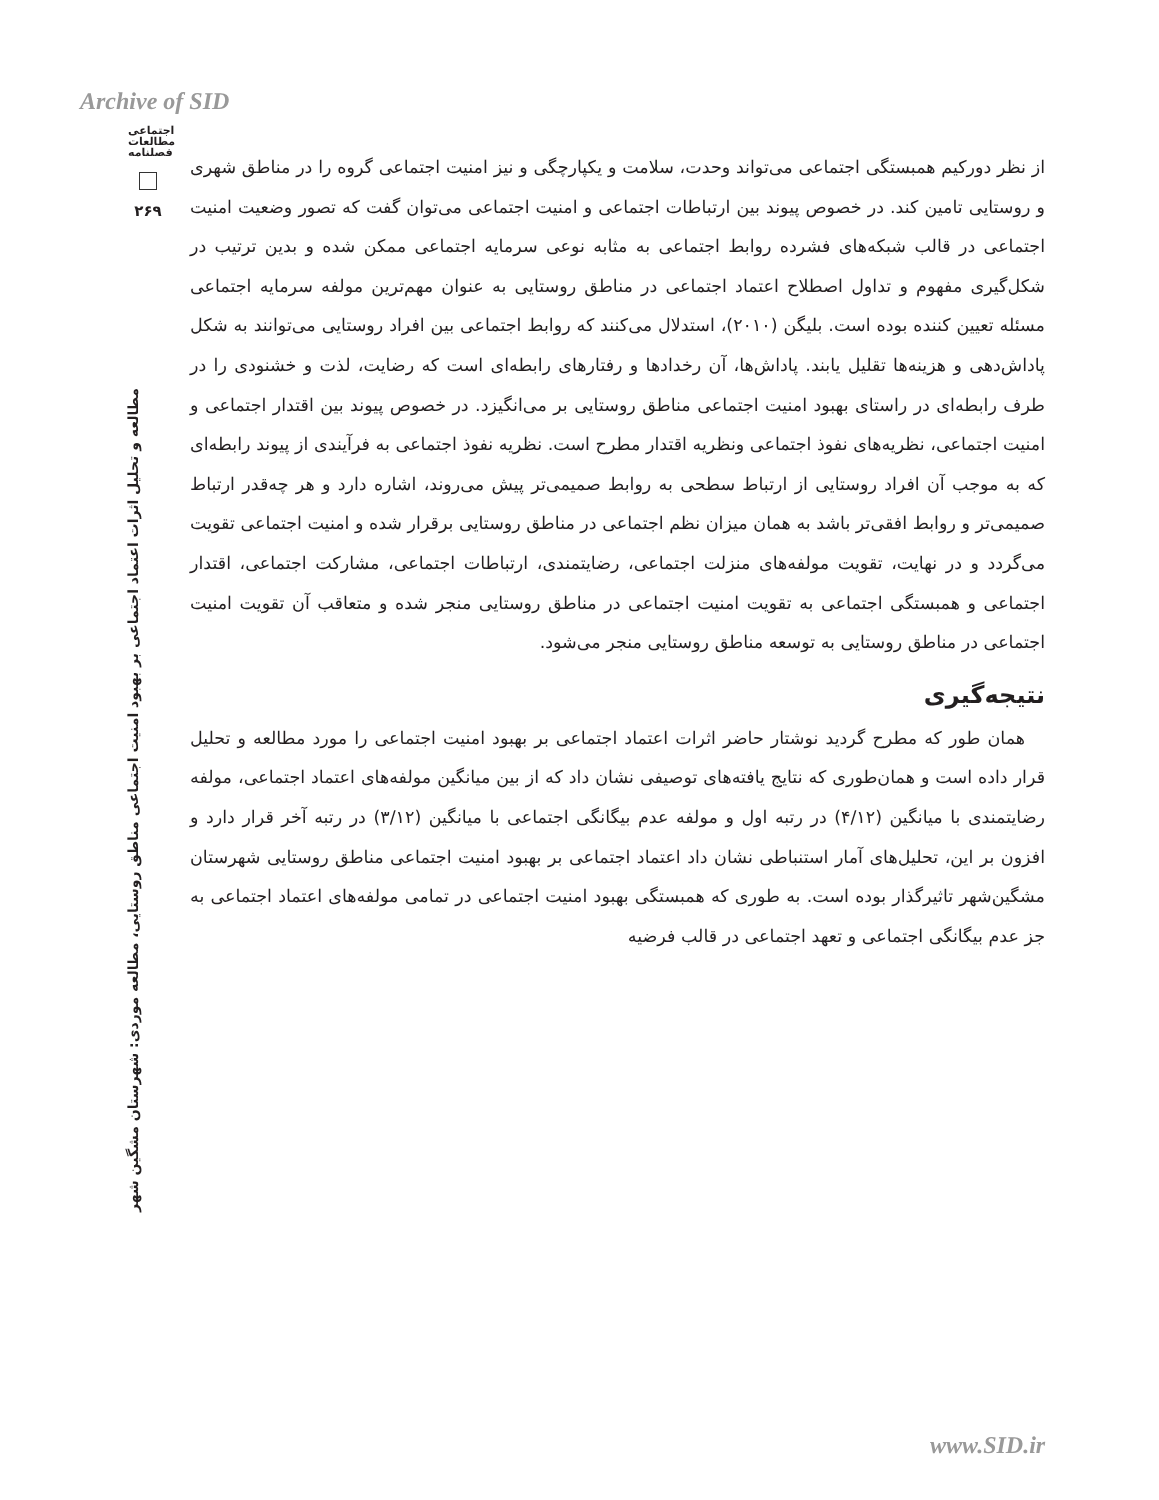Archive of SID
اجتماعی
مطالعات
فصلنامه
۲۶۹
مطالعه و تحلیل اثرات اعتماد اجتماعی بر بهبود امنیت اجتماعی مناطق روستایی، مطالعه موردی: شهرستان مشگین شهر
از نظر دورکیم همبستگی اجتماعی می‌تواند وحدت، سلامت و یکپارچگی و نیز امنیت اجتماعی گروه را در مناطق شهری و روستایی تامین کند. در خصوص پیوند بین ارتباطات اجتماعی و امنیت اجتماعی می‌توان گفت که تصور وضعیت امنیت اجتماعی در قالب شبکه‌های فشرده روابط اجتماعی به مثابه نوعی سرمایه اجتماعی ممکن شده و بدین ترتیب در شکل‌گیری مفهوم و تداول اصطلاح اعتماد اجتماعی در مناطق روستایی به عنوان مهم‌ترین مولفه سرمایه اجتماعی مسئله تعیین کننده بوده است. بلیگن (۲۰۱۰)، استدلال می‌کنند که روابط اجتماعی بین افراد روستایی می‌توانند به شکل پاداش‌دهی و هزینه‌ها تقلیل یابند. پاداش‌ها، آن رخدادها و رفتارهای رابطه‌ای است که رضایت، لذت و خشنودی را در طرف رابطه‌ای در راستای بهبود امنیت اجتماعی مناطق روستایی بر می‌انگیزد. در خصوص پیوند بین اقتدار اجتماعی و امنیت اجتماعی، نظریه‌های نفوذ اجتماعی ونظریه اقتدار مطرح است. نظریه نفوذ اجتماعی به فرآیندی از پیوند رابطه‌ای که به موجب آن افراد روستایی از ارتباط سطحی به روابط صمیمی‌تر پیش می‌روند، اشاره دارد و هر چه‌قدر ارتباط صمیمی‌تر و روابط افقی‌تر باشد به همان میزان نظم اجتماعی در مناطق روستایی برقرار شده و امنیت اجتماعی تقویت می‌گردد و در نهایت، تقویت مولفه‌های منزلت اجتماعی، رضایتمندی، ارتباطات اجتماعی، مشارکت اجتماعی، اقتدار اجتماعی و همبستگی اجتماعی به تقویت امنیت اجتماعی در مناطق روستایی منجر شده و متعاقب آن تقویت امنیت اجتماعی در مناطق روستایی به توسعه مناطق روستایی منجر می‌شود.
نتیجه‌گیری
همان طور که مطرح گردید نوشتار حاضر اثرات اعتماد اجتماعی بر بهبود امنیت اجتماعی را مورد مطالعه و تحلیل قرار داده است و همان‌طوری که نتایج یافته‌های توصیفی نشان داد که از بین میانگین مولفه‌های اعتماد اجتماعی، مولفه رضایتمندی با میانگین (۴/۱۲) در رتبه اول و مولفه عدم بیگانگی اجتماعی با میانگین (۳/۱۲) در رتبه آخر قرار دارد و افزون بر این، تحلیل‌های آمار استنباطی نشان داد اعتماد اجتماعی بر بهبود امنیت اجتماعی مناطق روستایی شهرستان مشگین‌شهر تاثیرگذار بوده است. به طوری که همبستگی بهبود امنیت اجتماعی در تمامی مولفه‌های اعتماد اجتماعی به جز عدم بیگانگی اجتماعی و تعهد اجتماعی در قالب فرضیه
www.SID.ir